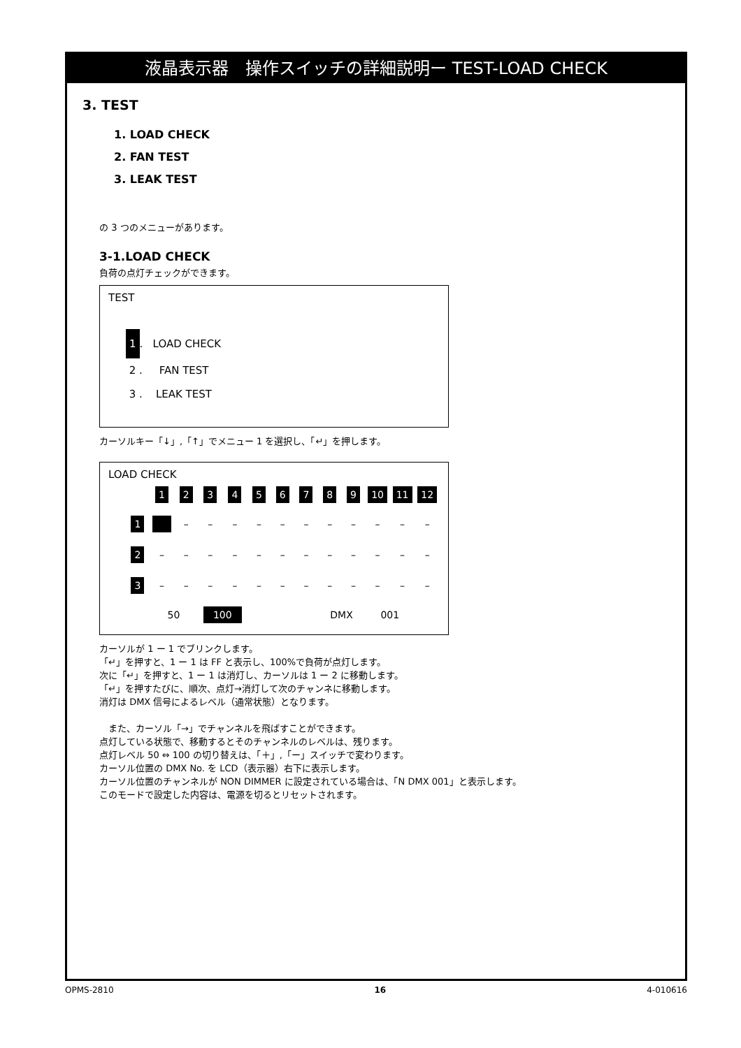液晶表示器　操作スイッチの詳細説明ー TEST-LOAD CHECK
3. TEST
1. LOAD CHECK
2. FAN TEST
3. LEAK TEST
の 3 つのメニューがあります。
3-1.LOAD CHECK
負荷の点灯チェックができます。
TEST
1. LOAD CHECK
2 . FAN TEST
3 . LEAK TEST
カーソルキー「↓」,「↑」でメニュー 1 を選択し、「↵」を押します。
LOAD CHECK
| | 1 | 2 | 3 | 4 | 5 | 6 | 7 | 8 | 9 | 10 | 11 | 12 |
| 1 | | – | – | – | – | – | – | – | – | – | – | – |
| 2 | – | – | – | – | – | – | – | – | – | – | – | – |
| 3 | – | – | – | – | – | – | – | – | – | – | – | – |
| | 50 | | 100 | | | | | DMX | | 001 | | |
カーソルが 1 ー 1 でブリンクします。
「↵」を押すと、1 ー 1 は FF と表示し、100%で負荷が点灯します。
次に「↵」を押すと、1 ー 1 は消灯し、カーソルは 1 ー 2 に移動します。
「↵」を押すたびに、順次、点灯→消灯して次のチャンネに移動します。
消灯は DMX 信号によるレベル（通常状態）となります。
　また、カーソル「→」でチャンネルを飛ばすことができます。
点灯している状態で、移動するとそのチャンネルのレベルは、残ります。
点灯レベル 50 ⇔ 100 の切り替えは、「＋」,「ー」スイッチで変わります。
カーソル位置の DMX No. を LCD（表示器）右下に表示します。
カーソル位置のチャンネルが NON DIMMER に設定されている場合は、「N DMX 001」と表示します。
このモードで設定した内容は、電源を切るとリセットされます。
OPMS-2810 16 4-010616